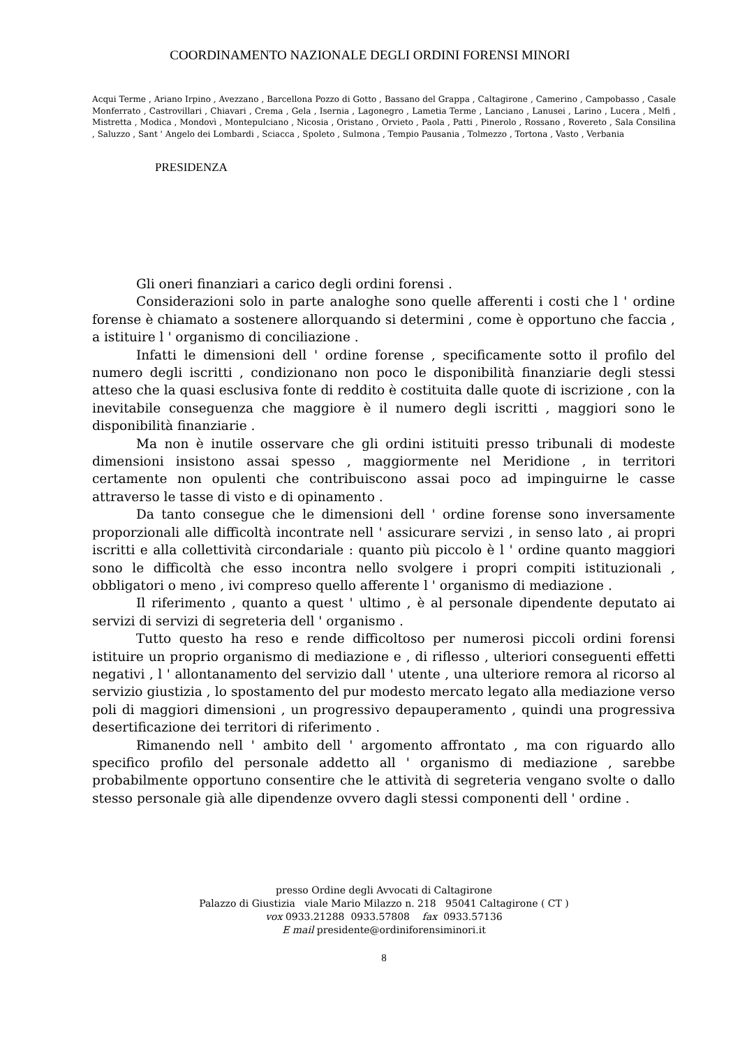COORDINAMENTO NAZIONALE DEGLI ORDINI FORENSI MINORI
Acqui Terme , Ariano Irpino , Avezzano , Barcellona Pozzo di Gotto , Bassano del Grappa , Caltagirone , Camerino , Campobasso , Casale Monferrato , Castrovillari , Chiavari , Crema , Gela , Isernia , Lagonegro , Lametia Terme , Lanciano , Lanusei , Larino , Lucera , Melfi , Mistretta , Modica , Mondovì , Montepulciano , Nicosia , Oristano , Orvieto , Paola , Patti , Pinerolo , Rossano , Rovereto , Sala Consilina , Saluzzo , Sant ' Angelo dei Lombardi , Sciacca , Spoleto , Sulmona , Tempio Pausania , Tolmezzo , Tortona , Vasto , Verbania
PRESIDENZA
Gli oneri finanziari a carico degli ordini forensi .
Considerazioni solo in parte analoghe sono quelle afferenti i costi che l ' ordine forense è chiamato a sostenere allorquando si determini , come è opportuno che faccia , a istituire l ' organismo di conciliazione .
Infatti le dimensioni dell ' ordine forense , specificamente sotto il profilo del numero degli iscritti , condizionano non poco le disponibilità finanziarie degli stessi atteso che la quasi esclusiva fonte di reddito è costituita dalle quote di iscrizione , con la inevitabile conseguenza che maggiore è il numero degli iscritti , maggiori sono le disponibilità finanziarie .
Ma non è inutile osservare che gli ordini istituiti presso tribunali di modeste dimensioni insistono assai spesso , maggiormente nel Meridione , in territori certamente non opulenti che contribuiscono assai poco ad impinguirne le casse attraverso le tasse di visto e di opinamento .
Da tanto consegue che le dimensioni dell ' ordine forense sono inversamente proporzionali alle difficoltà incontrate nell ' assicurare servizi , in senso lato , ai propri iscritti e alla collettività circondariale : quanto più piccolo è l ' ordine quanto maggiori sono le difficoltà che esso incontra nello svolgere i propri compiti istituzionali , obbligatori o meno , ivi compreso quello afferente l ' organismo di mediazione .
Il riferimento , quanto a quest ' ultimo , è al personale dipendente deputato ai servizi di servizi di segreteria dell ' organismo .
Tutto questo ha reso e rende difficoltoso per numerosi piccoli ordini forensi istituire un proprio organismo di mediazione e , di riflesso , ulteriori conseguenti effetti negativi , l ' allontanamento del servizio dall ' utente , una ulteriore remora al ricorso al servizio giustizia , lo spostamento del pur modesto mercato legato alla mediazione verso poli di maggiori dimensioni , un progressivo depauperamento , quindi una progressiva desertificazione dei territori di riferimento .
Rimanendo nell ' ambito dell ' argomento affrontato , ma con riguardo allo specifico profilo del personale addetto all ' organismo di mediazione , sarebbe probabilmente opportuno consentire che le attività di segreteria vengano svolte o dallo stesso personale già alle dipendenze ovvero dagli stessi componenti dell ' ordine .
presso Ordine degli Avvocati di Caltagirone
Palazzo di Giustizia viale Mario Milazzo n. 218 95041 Caltagirone ( CT )
vox 0933.21288 0933.57808 fax 0933.57136
E mail presidente@ordiniforensiminori.it
8